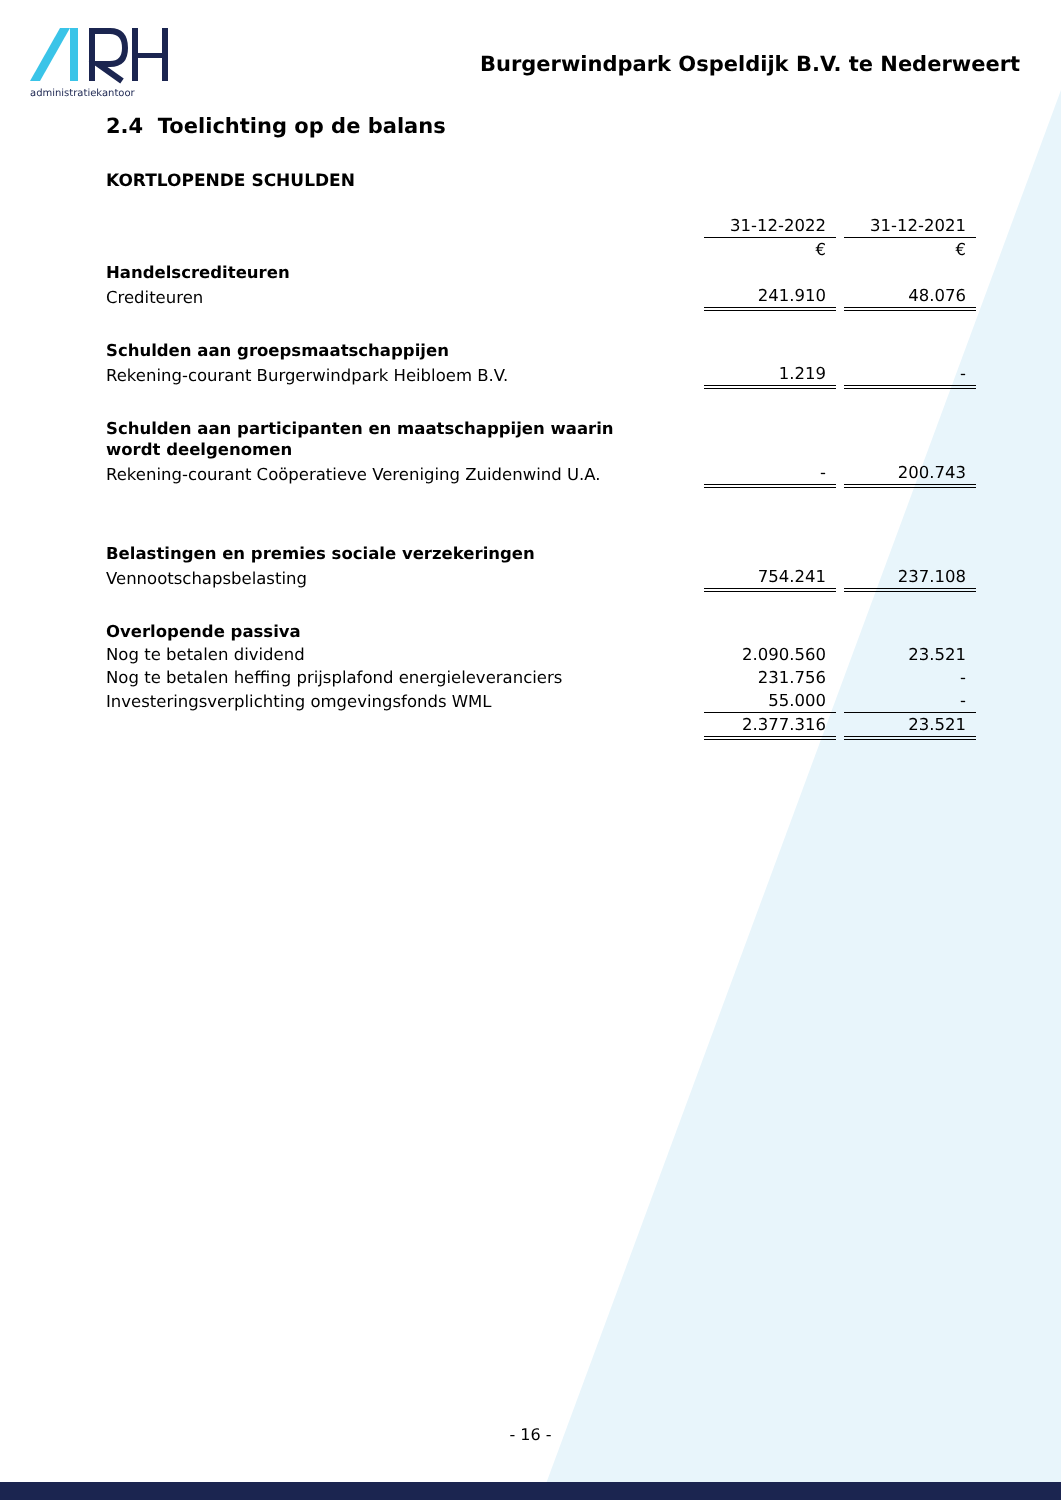administratiekantoor
Burgerwindpark Ospeldijk B.V. te Nederweert
2.4 Toelichting op de balans
KORTLOPENDE SCHULDEN
| | 31-12-2022 | 31-12-2021 |
| | € | € |
| Handelscrediteuren | | |
| Crediteuren | 241.910 | 48.076 |
| Schulden aan groepsmaatschappijen | | |
| Rekening-courant Burgerwindpark Heibloem B.V. | 1.219 | - |
| Schulden aan participanten en maatschappijen waarin wordt deelgenomen | | |
| Rekening-courant Coöperatieve Vereniging Zuidenwind U.A. | - | 200.743 |
| Belastingen en premies sociale verzekeringen | | |
| Vennootschapsbelasting | 754.241 | 237.108 |
| Overlopende passiva | | |
| Nog te betalen dividend | 2.090.560 | 23.521 |
| Nog te betalen heffing prijsplafond energieleveranciers | 231.756 | - |
| Investeringsverplichting omgevingsfonds WML | 55.000 | - |
| | 2.377.316 | 23.521 |
- 16 -